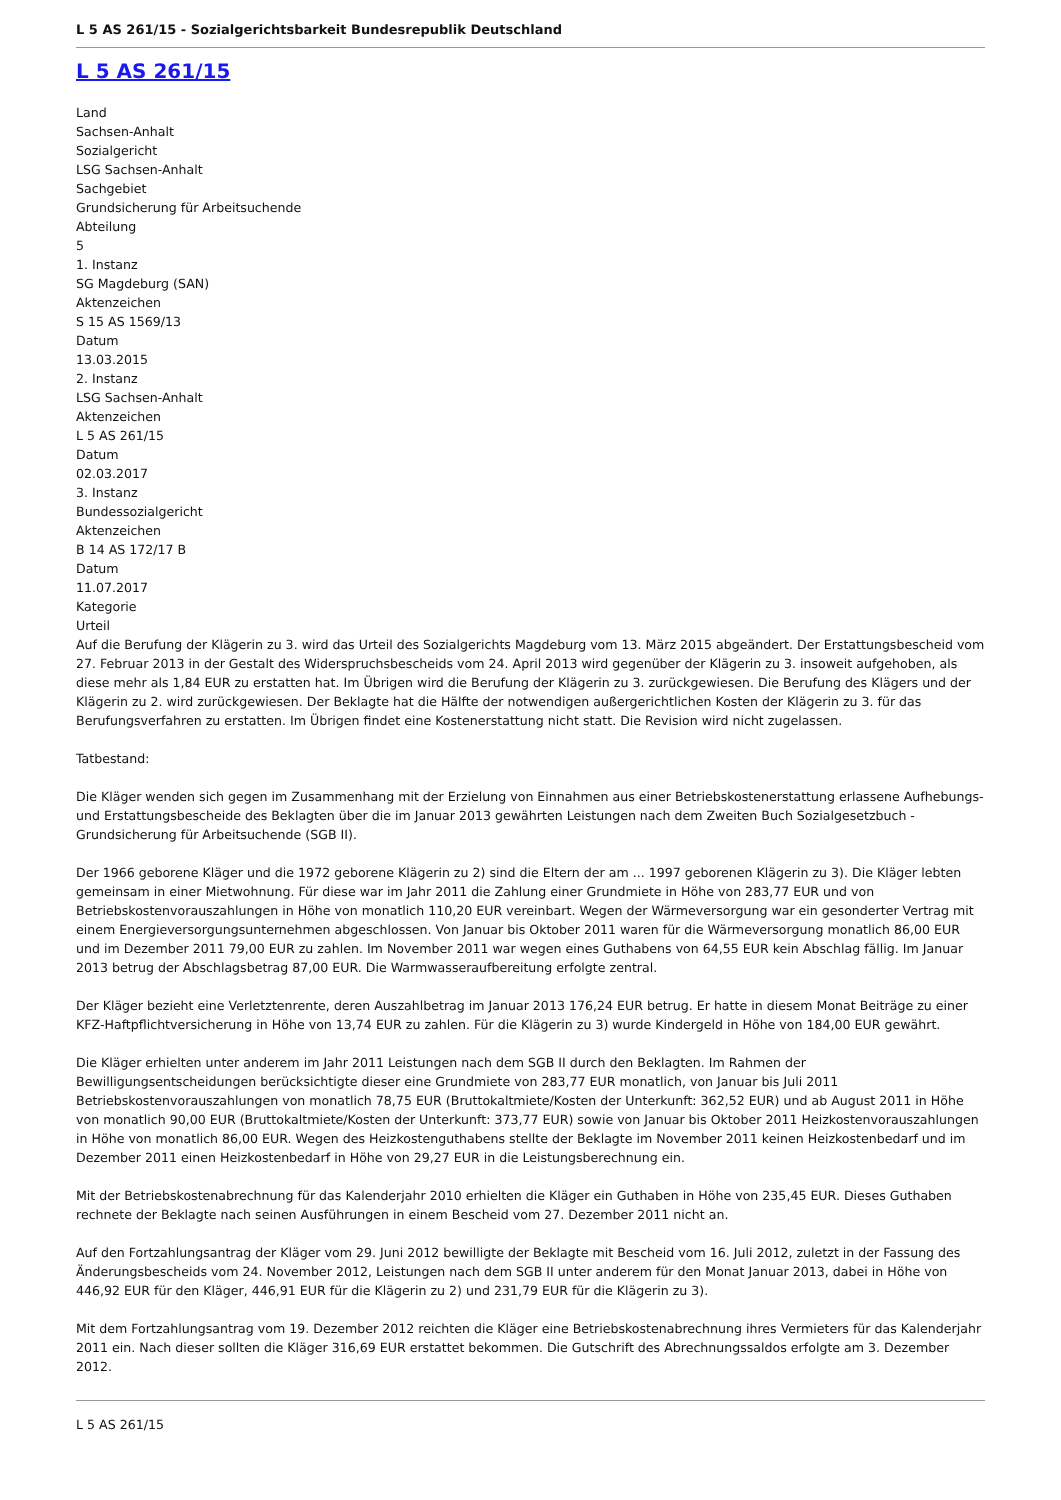L 5 AS 261/15 - Sozialgerichtsbarkeit Bundesrepublik Deutschland
L 5 AS 261/15
Land
Sachsen-Anhalt
Sozialgericht
LSG Sachsen-Anhalt
Sachgebiet
Grundsicherung für Arbeitsuchende
Abteilung
5
1. Instanz
SG Magdeburg (SAN)
Aktenzeichen
S 15 AS 1569/13
Datum
13.03.2015
2. Instanz
LSG Sachsen-Anhalt
Aktenzeichen
L 5 AS 261/15
Datum
02.03.2017
3. Instanz
Bundessozialgericht
Aktenzeichen
B 14 AS 172/17 B
Datum
11.07.2017
Kategorie
Urteil
Auf die Berufung der Klägerin zu 3. wird das Urteil des Sozialgerichts Magdeburg vom 13. März 2015 abgeändert. Der Erstattungsbescheid vom 27. Februar 2013 in der Gestalt des Widerspruchsbescheids vom 24. April 2013 wird gegenüber der Klägerin zu 3. insoweit aufgehoben, als diese mehr als 1,84 EUR zu erstatten hat. Im Übrigen wird die Berufung der Klägerin zu 3. zurückgewiesen. Die Berufung des Klägers und der Klägerin zu 2. wird zurückgewiesen. Der Beklagte hat die Hälfte der notwendigen außergerichtlichen Kosten der Klägerin zu 3. für das Berufungsverfahren zu erstatten. Im Übrigen findet eine Kostenerstattung nicht statt. Die Revision wird nicht zugelassen.
Tatbestand:
Die Kläger wenden sich gegen im Zusammenhang mit der Erzielung von Einnahmen aus einer Betriebskostenerstattung erlassene Aufhebungs- und Erstattungsbescheide des Beklagten über die im Januar 2013 gewährten Leistungen nach dem Zweiten Buch Sozialgesetzbuch - Grundsicherung für Arbeitsuchende (SGB II).
Der 1966 geborene Kläger und die 1972 geborene Klägerin zu 2) sind die Eltern der am ... 1997 geborenen Klägerin zu 3). Die Kläger lebten gemeinsam in einer Mietwohnung. Für diese war im Jahr 2011 die Zahlung einer Grundmiete in Höhe von 283,77 EUR und von Betriebskostenvorauszahlungen in Höhe von monatlich 110,20 EUR vereinbart. Wegen der Wärmeversorgung war ein gesonderter Vertrag mit einem Energieversorgungsunternehmen abgeschlossen. Von Januar bis Oktober 2011 waren für die Wärmeversorgung monatlich 86,00 EUR und im Dezember 2011 79,00 EUR zu zahlen. Im November 2011 war wegen eines Guthabens von 64,55 EUR kein Abschlag fällig. Im Januar 2013 betrug der Abschlagsbetrag 87,00 EUR. Die Warmwasseraufbereitung erfolgte zentral.
Der Kläger bezieht eine Verletztenrente, deren Auszahlbetrag im Januar 2013 176,24 EUR betrug. Er hatte in diesem Monat Beiträge zu einer KFZ-Haftpflichtversicherung in Höhe von 13,74 EUR zu zahlen. Für die Klägerin zu 3) wurde Kindergeld in Höhe von 184,00 EUR gewährt.
Die Kläger erhielten unter anderem im Jahr 2011 Leistungen nach dem SGB II durch den Beklagten. Im Rahmen der Bewilligungsentscheidungen berücksichtigte dieser eine Grundmiete von 283,77 EUR monatlich, von Januar bis Juli 2011 Betriebskostenvorauszahlungen von monatlich 78,75 EUR (Bruttokaltmiete/Kosten der Unterkunft: 362,52 EUR) und ab August 2011 in Höhe von monatlich 90,00 EUR (Bruttokaltmiete/Kosten der Unterkunft: 373,77 EUR) sowie von Januar bis Oktober 2011 Heizkostenvorauszahlungen in Höhe von monatlich 86,00 EUR. Wegen des Heizkostenguthabens stellte der Beklagte im November 2011 keinen Heizkostenbedarf und im Dezember 2011 einen Heizkostenbedarf in Höhe von 29,27 EUR in die Leistungsberechnung ein.
Mit der Betriebskostenabrechnung für das Kalenderjahr 2010 erhielten die Kläger ein Guthaben in Höhe von 235,45 EUR. Dieses Guthaben rechnete der Beklagte nach seinen Ausführungen in einem Bescheid vom 27. Dezember 2011 nicht an.
Auf den Fortzahlungsantrag der Kläger vom 29. Juni 2012 bewilligte der Beklagte mit Bescheid vom 16. Juli 2012, zuletzt in der Fassung des Änderungsbescheids vom 24. November 2012, Leistungen nach dem SGB II unter anderem für den Monat Januar 2013, dabei in Höhe von 446,92 EUR für den Kläger, 446,91 EUR für die Klägerin zu 2) und 231,79 EUR für die Klägerin zu 3).
Mit dem Fortzahlungsantrag vom 19. Dezember 2012 reichten die Kläger eine Betriebskostenabrechnung ihres Vermieters für das Kalenderjahr 2011 ein. Nach dieser sollten die Kläger 316,69 EUR erstattet bekommen. Die Gutschrift des Abrechnungssaldos erfolgte am 3. Dezember 2012.
L 5 AS 261/15